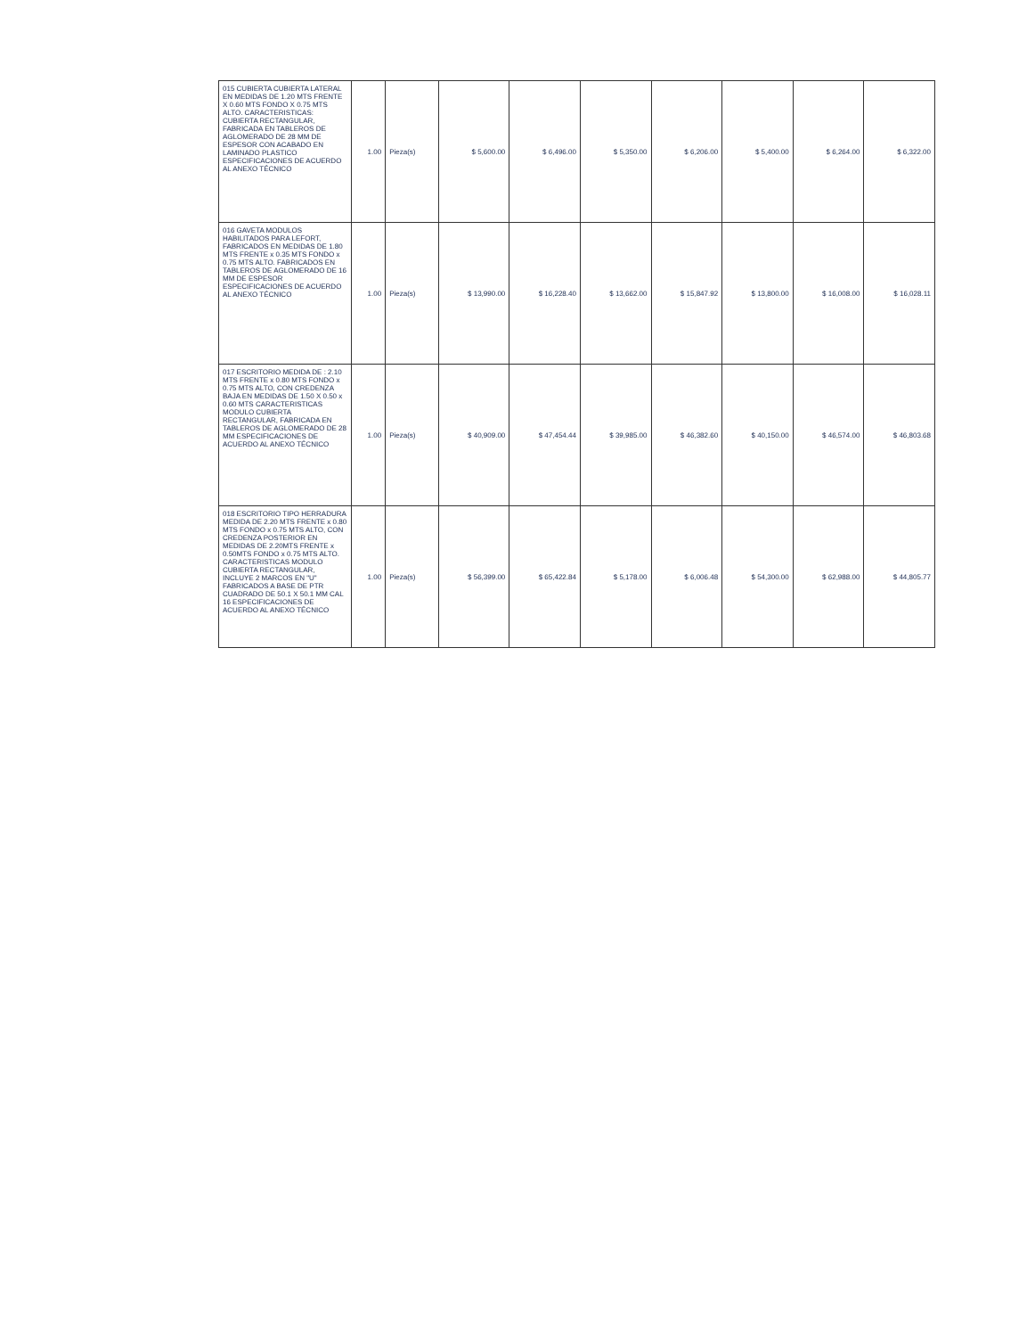| 015 CUBIERTA CUBIERTA LATERAL EN MEDIDAS DE 1.20 MTS FRENTE X 0.60 MTS FONDO X 0.75 MTS ALTO. CARACTERISTICAS: CUBIERTA RECTANGULAR, FABRICADA EN TABLEROS DE AGLOMERADO DE 28 MM DE ESPESOR CON ACABADO EN LAMINADO PLASTICO ESPECIFICACIONES DE ACUERDO AL ANEXO TÉCNICO | 1.00 | Pieza(s) | $ 5,600.00 | $ 6,496.00 | $ 5,350.00 | $ 6,206.00 | $ 5,400.00 | $ 6,264.00 | $ 6,322.00 |
| 016 GAVETA MODULOS HABILITADOS PARA LEFORT, FABRICADOS EN MEDIDAS DE 1.80 MTS FRENTE x 0.35 MTS FONDO x 0.75 MTS ALTO. FABRICADOS EN TABLEROS DE AGLOMERADO DE 16 MM DE ESPESOR ESPECIFICACIONES DE ACUERDO AL ANEXO TÉCNICO | 1.00 | Pieza(s) | $ 13,990.00 | $ 16,228.40 | $ 13,662.00 | $ 15,847.92 | $ 13,800.00 | $ 16,008.00 | $ 16,028.11 |
| 017 ESCRITORIO MEDIDA DE : 2.10 MTS FRENTE x 0.80 MTS FONDO x 0.75 MTS ALTO, CON CREDENZA BAJA EN MEDIDAS DE 1.50 X 0.50 x 0.60 MTS CARACTERISTICAS MODULO CUBIERTA RECTANGULAR, FABRICADA EN TABLEROS DE AGLOMERADO DE 28 MM ESPECIFICACIONES DE ACUERDO AL ANEXO TÉCNICO | 1.00 | Pieza(s) | $ 40,909.00 | $ 47,454.44 | $ 39,985.00 | $ 46,382.60 | $ 40,150.00 | $ 46,574.00 | $ 46,803.68 |
| 018 ESCRITORIO TIPO HERRADURA MEDIDA DE 2.20 MTS FRENTE x 0.80 MTS FONDO x 0.75 MTS ALTO, CON CREDENZA POSTERIOR EN MEDIDAS DE 2.20MTS FRENTE x 0.50MTS FONDO x 0.75 MTS ALTO. CARACTERISTICAS MODULO CUBIERTA RECTANGULAR, INCLUYE 2 MARCOS EN "U" FABRICADOS A BASE DE PTR CUADRADO DE 50.1 X 50.1 MM CAL 16 ESPECIFICACIONES DE ACUERDO AL ANEXO TÉCNICO | 1.00 | Pieza(s) | $ 56,399.00 | $ 65,422.84 | $ 5,178.00 | $ 6,006.48 | $ 54,300.00 | $ 62,988.00 | $ 44,805.77 |